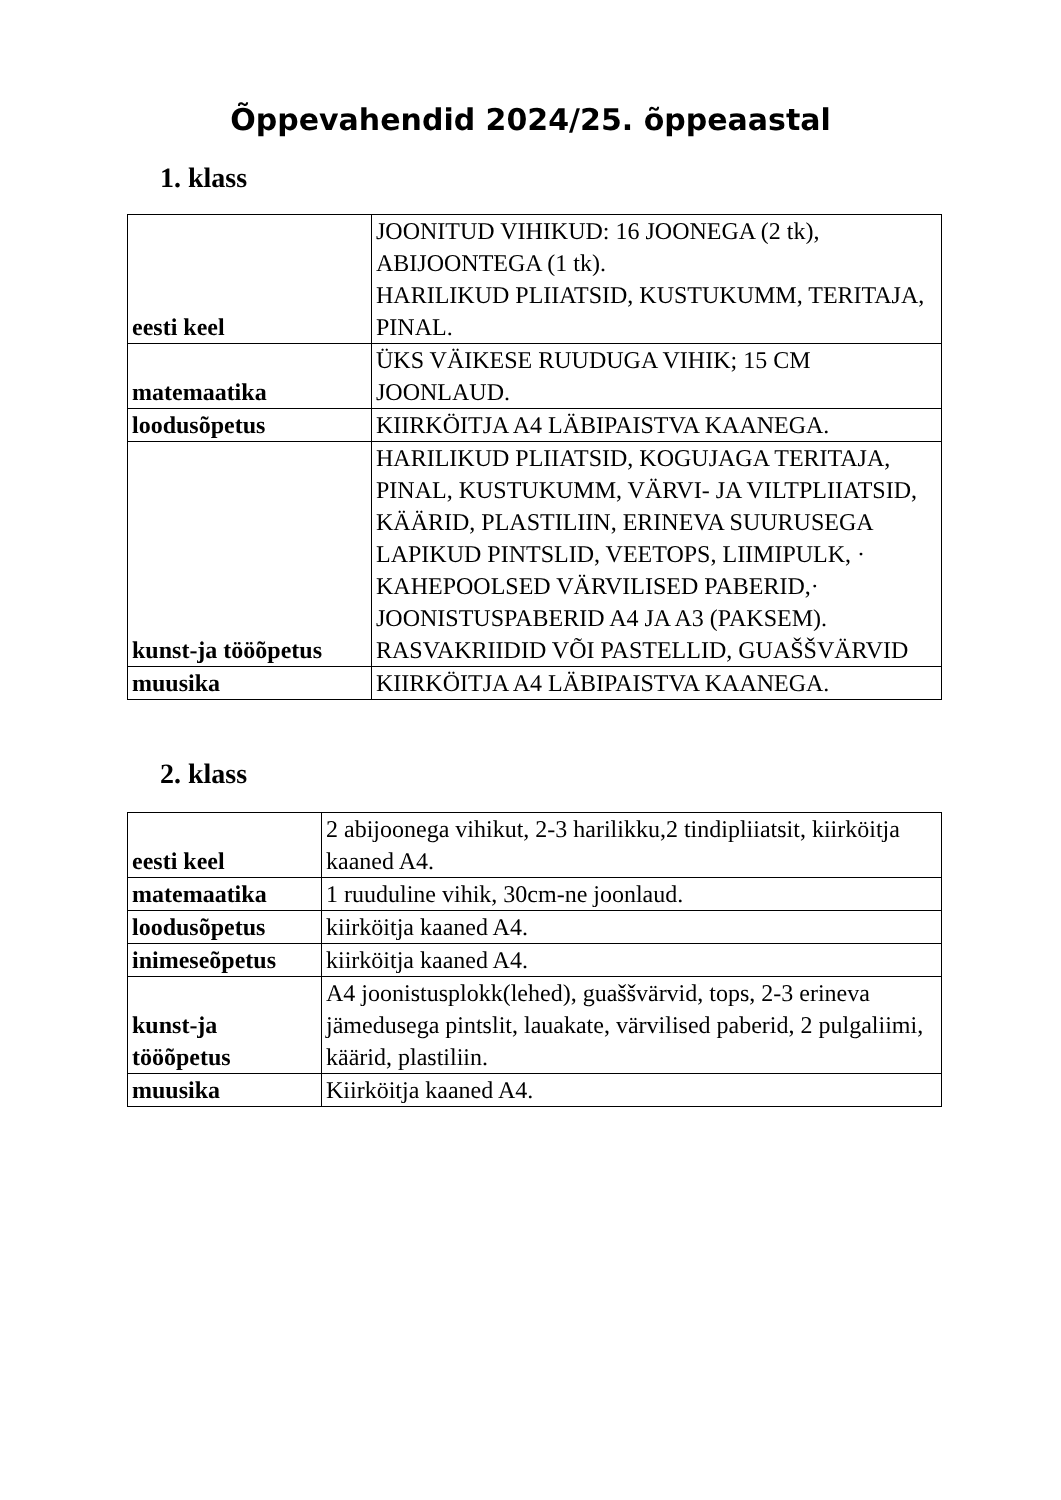Õppevahendid 2024/25. õppeaastal
1. klass
| eesti keel | JOONITUD VIHIKUD: 16 JOONEGA (2 tk), ABIJOONTEGA (1 tk). HARILIKUD PLIIATSID, KUSTUKUMM, TERITAJA, PINAL. |
| matemaatika | ÜKS VÄIKESE RUUDUGA VIHIK; 15 CM JOONLAUD. |
| loodusõpetus | KIIRKÖITJA A4 LÄBIPAISTVA KAANEGA. |
| kunst-ja tööõpetus | HARILIKUD PLIIATSID, KOGUJAGA TERITAJA, PINAL, KUSTUKUMM, VÄRVI- JA VILTPLIIATSID, KÄÄRID, PLASTILIIN, ERINEVA SUURUSEGA LAPIKUD PINTSLID, VEETOPS, LIIMIPULK, · KAHEPOOLSED VÄRVILISED PABERID,· JOONISTUSPABERID A4 JA A3 (PAKSEM). RASVAKRIIDID VÕI PASTELLID, GUAŠŠVÄRVID |
| muusika | KIIRKÖITJA A4 LÄBIPAISTVA KAANEGA. |
2. klass
| eesti keel | 2 abijoonega vihikut, 2-3 harilikku,2 tindipliiatsit, kiirköitja kaaned A4. |
| matemaatika | 1 ruuduline vihik, 30cm-ne joonlaud. |
| loodusõpetus | kiirköitja kaaned A4. |
| inimeseõpetus | kiirköitja kaaned A4. |
| kunst-ja tööõpetus | A4 joonistusplokk(lehed), guaššvärvid, tops, 2-3 erineva jämedusega pintslit, lauakate, värvilised paberid, 2 pulgaliimi, käärid, plastiliin. |
| muusika | Kiirköitja kaaned A4. |